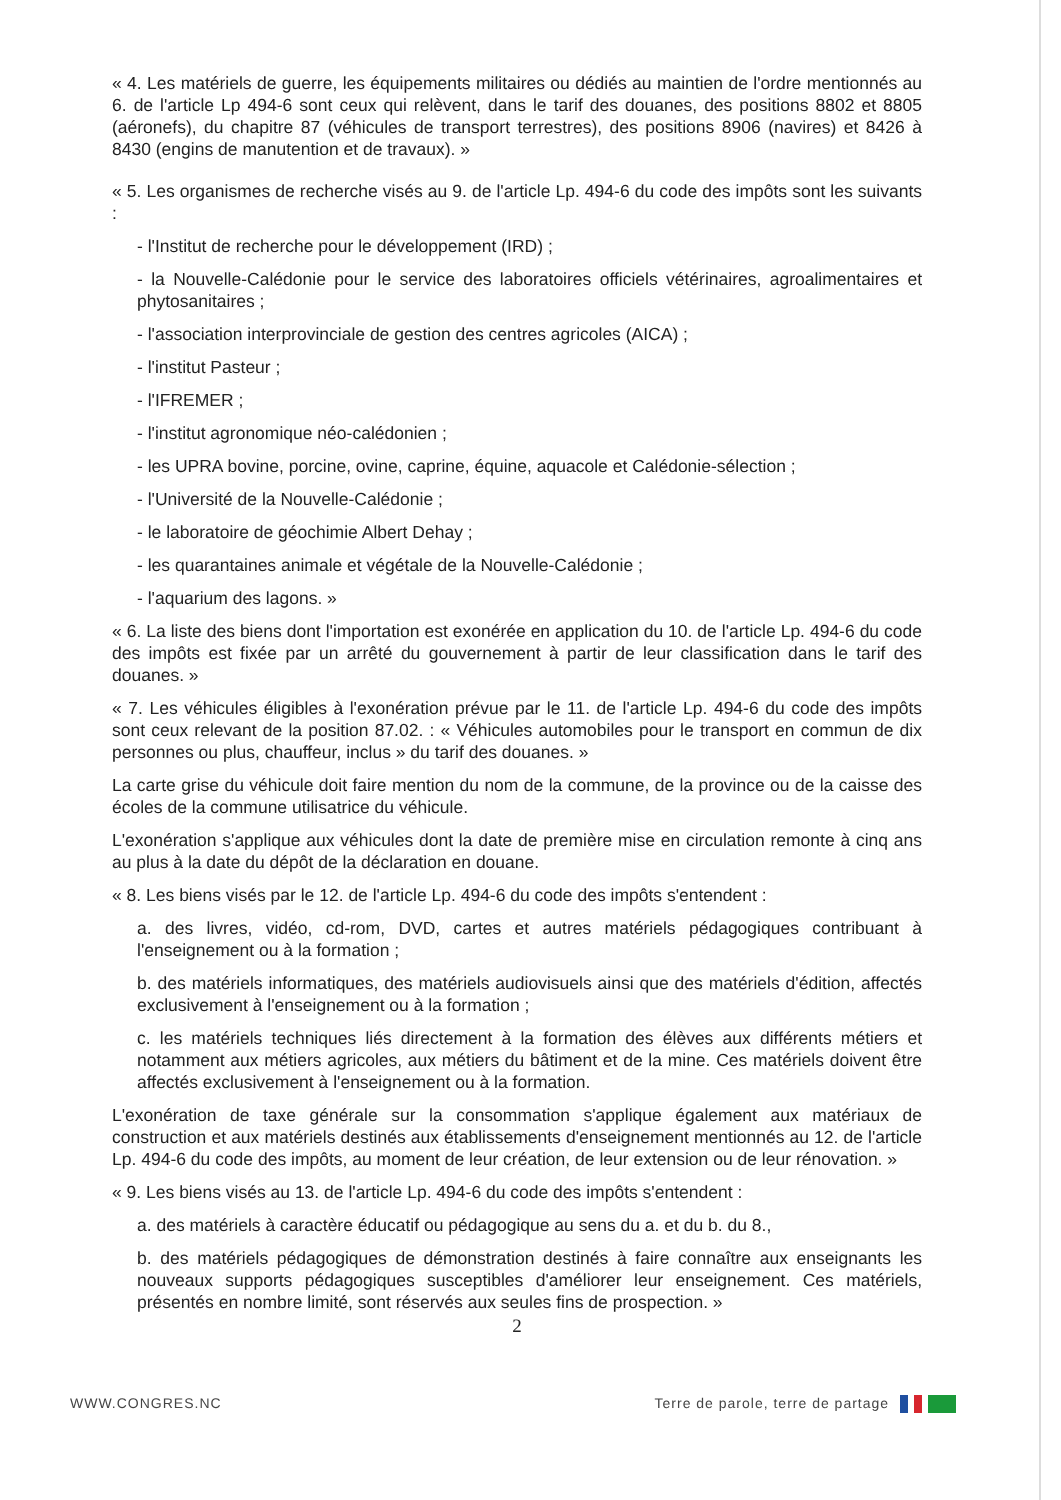« 4. Les matériels de guerre, les équipements militaires ou dédiés au maintien de l'ordre mentionnés au 6. de l'article Lp 494-6 sont ceux qui relèvent, dans le tarif des douanes, des positions 8802 et 8805 (aéronefs), du chapitre 87 (véhicules de transport terrestres), des positions 8906 (navires) et 8426 à 8430 (engins de manutention et de travaux). »
« 5. Les organismes de recherche visés au 9. de l'article Lp. 494-6 du code des impôts sont les suivants :
- l'Institut de recherche pour le développement (IRD) ;
- la Nouvelle-Calédonie pour le service des laboratoires officiels vétérinaires, agroalimentaires et phytosanitaires ;
- l'association interprovinciale de gestion des centres agricoles (AICA) ;
- l'institut Pasteur ;
- l'IFREMER ;
- l'institut agronomique néo-calédonien ;
- les UPRA bovine, porcine, ovine, caprine, équine, aquacole et Calédonie-sélection ;
- l'Université de la Nouvelle-Calédonie ;
- le laboratoire de géochimie Albert Dehay ;
- les quarantaines animale et végétale de la Nouvelle-Calédonie ;
- l'aquarium des lagons. »
« 6. La liste des biens dont l'importation est exonérée en application du 10. de l'article Lp. 494-6 du code des impôts est fixée par un arrêté du gouvernement à partir de leur classification dans le tarif des douanes. »
« 7. Les véhicules éligibles à l'exonération prévue par le 11. de l'article Lp. 494-6 du code des impôts sont ceux relevant de la position 87.02. : « Véhicules automobiles pour le transport en commun de dix personnes ou plus, chauffeur, inclus » du tarif des douanes. »
La carte grise du véhicule doit faire mention du nom de la commune, de la province ou de la caisse des écoles de la commune utilisatrice du véhicule.
L'exonération s'applique aux véhicules dont la date de première mise en circulation remonte à cinq ans au plus à la date du dépôt de la déclaration en douane.
« 8. Les biens visés par le 12. de l'article Lp. 494-6 du code des impôts s'entendent :
a. des livres, vidéo, cd-rom, DVD, cartes et autres matériels pédagogiques contribuant à l'enseignement ou à la formation ;
b. des matériels informatiques, des matériels audiovisuels ainsi que des matériels d'édition, affectés exclusivement à l'enseignement ou à la formation ;
c. les matériels techniques liés directement à la formation des élèves aux différents métiers et notamment aux métiers agricoles, aux métiers du bâtiment et de la mine. Ces matériels doivent être affectés exclusivement à l'enseignement ou à la formation.
L'exonération de taxe générale sur la consommation s'applique également aux matériaux de construction et aux matériels destinés aux établissements d'enseignement mentionnés au 12. de l'article Lp. 494-6 du code des impôts, au moment de leur création, de leur extension ou de leur rénovation. »
« 9. Les biens visés au 13. de l'article Lp. 494-6 du code des impôts s'entendent :
a. des matériels à caractère éducatif ou pédagogique au sens du a. et du b. du 8.,
b. des matériels pédagogiques de démonstration destinés à faire connaître aux enseignants les nouveaux supports pédagogiques susceptibles d'améliorer leur enseignement. Ces matériels, présentés en nombre limité, sont réservés aux seules fins de prospection. »
2
WWW.CONGRES.NC Terre de parole, terre de partage